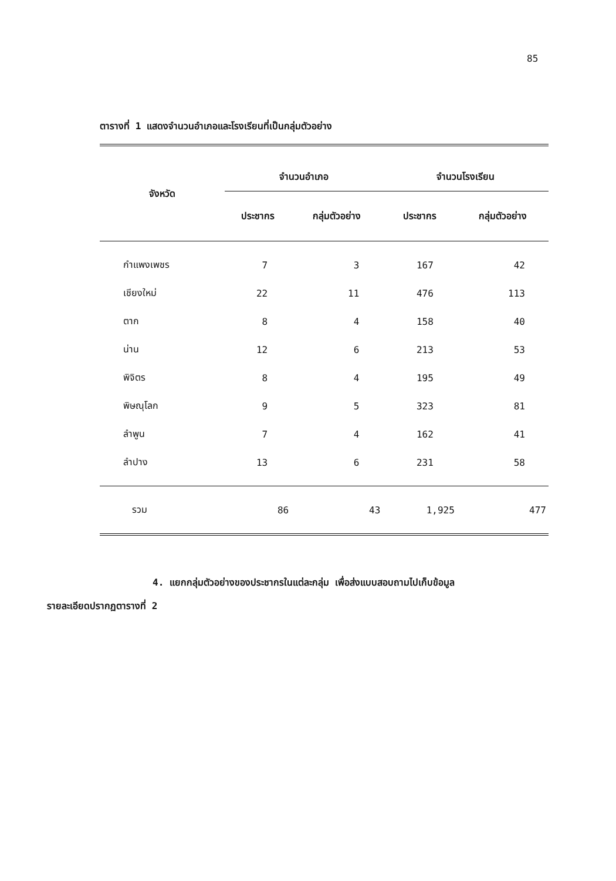85
ตารางที่ 1 แสดงจำนวนอำเภอและโรงเรียนที่เป็นกลุ่มตัวอย่าง
| จังหวัด | จำนวนอำเภอ | | จำนวนโรงเรียน | |
| --- | --- | --- | --- | --- |
| | ประชากร | กลุ่มตัวอย่าง | ประชากร | กลุ่มตัวอย่าง |
| กำแพงเพชร | 7 | 3 | 167 | 42 |
| เชียงใหม่ | 22 | 11 | 476 | 113 |
| ตาก | 8 | 4 | 158 | 40 |
| น่าน | 12 | 6 | 213 | 53 |
| พิจิตร | 8 | 4 | 195 | 49 |
| พิษณุโลก | 9 | 5 | 323 | 81 |
| ลำพูน | 7 | 4 | 162 | 41 |
| ลำปาง | 13 | 6 | 231 | 58 |
| รวม | 86 | 43 | 1,925 | 477 |
4. แยกกลุ่มตัวอย่างของประชากรในแต่ละกลุ่ม เพื่อส่งแบบสอบถามไปเก็บข้อมูล
รายละเอียดปรากฏตารางที่ 2